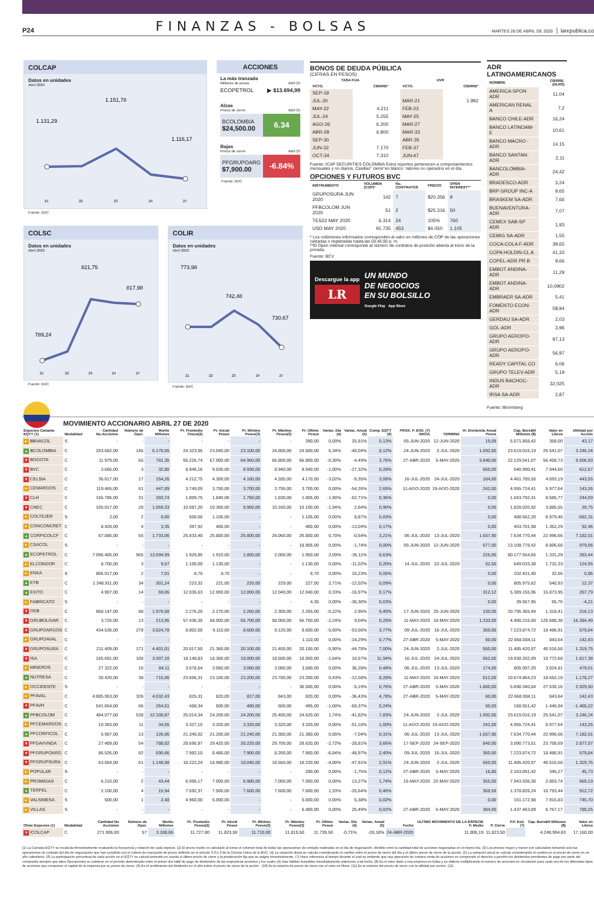P24 FINANZAS - BOLSAS MARTES 28 DE ABRIL DE 2020 larepublica.co
COLCAP
Datos en unidades
Abril 2020
1.131,29
1.151,78
1.116,17
21
22
23
24
27
Fuente: BVC
ACCIONES
La más tranzada
Millones de pesos Abril 25
ECOPETROL ▶ $13.694,99
Alzas
Precio de cierre Abril 25
BCOLOMBIA
$24,500.00
6.34
Bajas
Precio de cierre Abril 25
PFGRUPOARG
$7,900.00
-6.84%
Fuente: BVC
COLSC
Datos en unidades
Abril 2020
789,24
821,75
817,98
21
22
23
24
27
Fuente: BVC
COLIR
Datos en unidades
Abril 2020
773,98
742,48
730,67
21
22
23
24
27
Fuente: BVC
BONOS DE DEUDA PÚBLICA
(CIFRAS EN PESOS)
| TASA FIJA | | | UVR | |
| --- | --- | --- | --- | --- |
| VCTO. | CIERRE* | | VCTO. | CIERRE* |
| SEP-19 | | | | |
| JUL-20 | | | MAR-21 | 1.992 |
| MAY-22 | 4.211 | | FEB-23 | |
| JUL-24 | 5.255 | | MAY-25 | |
| AGO-26 | 6.200 | | MAR-27 | |
| ABR-28 | 6.800 | | MAR-33 | |
| SEP-30 | | | ABR-35 | |
| JUN-32 | 7.170 | | FEB-37 | |
| OCT-34 | 7.310 | | JUN-47 | |
Fuente: ICAP SECURITIES COLOMBIA Estos reportes pertenecen a comportamientos mensuales y no diarios. Casillas" cierre"en blanco: Valores no operados en el día.
OPCIONES Y FUTUROS BVC
| INSTRUMENTO | VOLUMEN (COP)* | No. CONTRATOS | PRECIO | OPEN INTEREST** |
| --- | --- | --- | --- | --- |
| GRUPOSURA JUN 2020 | 142 | 7 | $20.356 | 9 |
| PFBCOLOM JUN 2020 | 51 | 2 | $25.316 | 50 |
| TES22 MAY 2020 | 6.314 | 24 | 105% | 760 |
| USD MAY 2020 | 91.735 | 453 | $4.050 | 1.105 |
* Los volúmenes informados corresponden al valor en millones de COP de las operaciones calzadas o registradas hasta las 03:45:00 p. m.
**El Open Interest corresponde al número de contratos de posición abierta al inicio de la jornada.
Fuente: BCV
Descargue la app
LR
UN MUNDO
DE NEGOCIOS
EN SU BOLSILLO
Google Play App Store
ADR LATINOAMERICANOS
| NOMBRE | CIERRE. (DLRS) |
| --- | --- |
| AMERICA-SPON ADR | 11,04 |
| AMERICAN RENAL A | 7,2 |
| BANCO CHILE-ADR | 16,24 |
| BANCO LATINOAM-E | 10,61 |
| BANCO MACRO -ADR | 14,15 |
| BANCO SANTAN-ADR | 2,11 |
| BANCOLOMBIA-ADR | 24,42 |
| BRADESCO-ADR | 3,24 |
| BRP GROUP INC-A | 9,65 |
| BRASKEM SA-ADR | 7,66 |
| BUENAVENTURA-ADR | 7,07 |
| CEMEX SAB-SP ADR | 1,93 |
| CEMIG SA-ADR | 1,55 |
| COCA-COLA F-ADR | 39,65 |
| COPA HOLDIN-CL A | 41,33 |
| COPEL-ADR PR B | 9,66 |
| EMBOT ANDINA-ADR | 11,29 |
| EMBOT ANDINA-ADR | 10,0902 |
| EMBRAER SA-ADR | 5,41 |
| FOMENTO ECON-ADR | 58,94 |
| GERDAU SA-ADR | 2,03 |
| GOL-ADR | 3,96 |
| GRUPO AEROPO-ADR | 97,13 |
| GRUPO AEROPO-ADR | 56,97 |
| READY CAPITAL CO | 6,06 |
| GRUPO TELEV-ADR | 5,19 |
| INDUS BACHOC-ADR | 32,025 |
| IRSA SA-ADR | 2,87 |
Fuente: Bloomberg
MOVIMIENTO ACCIONARIO ABRIL 27 DE 2020
| Especies Canasta EQTY (1) | Modalidad | Cantidad No.Acciones | Número de Oper. | Monto Millones | Pr. Promedio Pesos(2) | Pr. Inicial Pesos | Pr. Mínimo Pesos(3) | Pr. Máximo Pesos(3) | Pr. Último Pesos | Variac. Día (4) | Variac. Anual (5) | Comp. EQTY (6) | PROX. P. EXD. (7) INICIA | TERMINA | Vr. Dividendo Anual Pesos | Cap. Bursátil Millones (8) | Valor en Libros | Utilidad por Acción |
| --- | --- | --- | --- | --- | --- | --- | --- | --- | --- | --- | --- | --- | --- | --- | --- | --- | --- | --- |
| ► BBVACOL | S | - | - | - | - | - | - | - | 390,00 | 0,00% | 25,81% | 0,13% | 05-JUN-2020 | 12-JUN-2020 | 19,09 | 5.571.858,42 | 308,00 | 43,17 |
| ▲ BCOLOMBIA | C | 253.682,00 | 146 | 6.170,55 | 24.323,95 | 23.040,00 | 23.100,00 | 24.800,00 | 24.500,00 | 6,34% | -40,04% | 8,12% | 24-JUN-2020 | 2-JUL-2020 | 1.092,00 | 23.619.016,19 | 25.541,07 | 3.246,24 |
| ▼ BOGOTA | C | 11.979,00 | 65 | 781,35 | 65.226,74 | 67.000,00 | 64.960,00 | 66.800,00 | 66.800,00 | -0,30% | -4,49% | 3,76% | 27-ABR-2020 | 5-MAY-2020 | 3.840,00 | 22.129.541,07 | 56.458,73 | 9.506,83 |
| ▼ BVC | C | 3.666,00 | 3 | 32,80 | 8.946,16 | 9.030,00 | 8.930,00 | 8.940,00 | 8.940,00 | -1,00% | -27,32% | 0,28% | | | 550,00 | 540.990,41 | 7.944,60 | 612,67 |
| ▼ CELSIA | C | 36.617,00 | 17 | 154,26 | 4.212,75 | 4.300,00 | 4.160,00 | 4.285,00 | 4.170,00 | -3,02% | -9,35% | 3,08% | 16-JUL-2020 | 24-JUL-2020 | 184,00 | 4.461.785,55 | 4.693,19 | 443,55 |
| ► CEMARGOS | C | 119.465,00 | 61 | 447,89 | 3.749,09 | 3.700,00 | 3.700,00 | 3.795,00 | 3.700,00 | 0,00% | -54,26% | 2,65% | 11-AGO-2020 | 19-AGO-2020 | 242,00 | 4.955.724,41 | 5.977,64 | 143,26 |
| ▼ CLH | C | 156.786,00 | 31 | 283,74 | 1.809,75 | 1.840,00 | 1.760,00 | 1.830,00 | 1.805,00 | -1,90% | -62,71% | 0,36% | | | 0,00 | 1.043.792,41 | 8.585,77 | 244,09 |
| ▼ CNEC | C | 105.017,00 | 28 | 1.059,33 | 10.087,20 | 10.300,00 | 9.950,00 | 10.160,00 | 10.100,00 | -1,94% | 2,64% | 0,90% | | | 0,00 | 1.828.020,92 | 3.885,55 | 39,75 |
| ► COLTEJER | S | 2,00 | 2 | 0,00 | 500,00 | 1.105,00 | - | - | 1.105,00 | 0,00% | 8,87% | 0,03% | | | 0,00 | 488.562,20 | 6.979,46 | -582,31 |
| ► CONCONCRET | C | 8.428,00 | 4 | 3,35 | 397,92 | 400,00 | - | - | 400,00 | 0,00% | -13,04% | 0,17% | | | 0,00 | 453.701,98 | 1.352,29 | 92,46 |
| ▲ CORFICOLCF | C | 67.086,00 | 55 | 1.733,06 | 25.833,40 | 25.800,00 | 25.800,00 | 26.060,00 | 26.000,00 | 0,78% | -0,54% | 3,21% | 06-JUL-2020 | 13-JUL-2020 | 1.657,90 | 7.634.770,44 | 22.996,66 | 7.182,01 |
| ► CSACOL | S | - | - | - | - | - | - | - | 18.905,00 | 0,00% | -1,74% | 0,00% | 05-JUN-2020 | 12-JUN-2020 | 577,00 | 13.108.778,42 | 8.806,68 | 979,06 |
| ▲ ECOPETROL | C | 7.096.405,00 | 565 | 13.694,99 | 1.929,85 | 1.910,00 | 1.850,00 | 2.000,00 | 1.950,00 | 2,09% | -35,11% | 8,63% | | | 225,00 | 80.177.554,65 | 1.331,29 | 283,44 |
| ► ELCONDOR | C | 8.700,00 | 3 | 9,57 | 1.100,00 | 1.130,00 | - | - | 1.130,00 | 0,00% | -11,02% | 0,20% | 14-JUL-2020 | 22-JUL-2020 | 52,50 | 649.033,38 | 1.732,33 | 124,95 |
| ► ENKA | S | 806.017,00 | 2 | 7,01 | 8,70 | 8,70 | - | - | 8,70 | 0,00% | 15,23% | 0,05% | | | 0,00 | 102.431,40 | 32,56 | 0,86 |
| ▲ ETB | C | 1.348.911,00 | 34 | 301,24 | 223,32 | 221,00 | 220,00 | 229,00 | 227,00 | 2,71% | -12,02% | 0,09% | | | 0,00 | 805.975,62 | 540,93 | 12,37 |
| ▲ EXITO | C | 4.907,00 | 14 | 59,06 | 12.035,63 | 12.000,00 | 12.000,00 | 12.040,00 | 12.040,00 | 0,33% | -16,97% | 0,17% | | | 312,12 | 5.389.155,96 | 15.873,95 | 267,79 |
| ► FABRICATO | S | - | - | - | - | - | - | - | 4,30 | 0,00% | -36,30% | 0,03% | | | 0,00 | 39.567,95 | 55,76 | -4,21 |
| ▼ GEB | C | 868.147,00 | 88 | 1.976,08 | 2.276,20 | 2.270,00 | 2.260,00 | 2.300,00 | 2.265,00 | -0,22% | 2,95% | 9,40% | 17-JUN-2020 | 25-JUN-2020 | 130,00 | 20.795.365,94 | 1.318,41 | 216,13 |
| ▼ GRUBOLIVAR | C | 3.725,00 | 13 | 213,95 | 57.436,35 | 58.000,00 | 56.700,00 | 58.000,00 | 56.700,00 | -2,24% | 9,04% | 0,25% | 11-MAY-2020 | 18-MAY-2020 | 1.333,00 | 4.480.216,50 | 125.688,38 | 16.384,49 |
| ▼ GRUPOARGOS | C | 434.536,00 | 278 | 3.824,78 | 8.802,00 | 9.110,00 | 8.600,00 | 9.120,00 | 8.600,00 | -5,60% | -53,56% | 3,77% | 09-JUL-2020 | 16-JUL-2020 | 350,00 | 7.223.874,72 | 18.486,91 | 579,84 |
| ► GRUPOAVAL | C | - | - | - | - | - | - | - | 1.110,00 | 0,00% | -14,29% | 0,77% | 27-ABR-2020 | 5-MAY-2020 | 60,00 | 22.668.084,11 | 843,64 | 142,43 |
| ▼ GRUPOSURA | C | 211.409,00 | 171 | 4.401,01 | 20.817,50 | 21.360,00 | 20.100,00 | 21.400,00 | 20.100,00 | -5,90% | -44,78% | 7,00% | 24-JUN-2020 | 2-JUL-2020 | 550,00 | 11.485.420,97 | 40.516,58 | 1.319,75 |
| ▼ ISA | C | 165.691,00 | 100 | 3.007,10 | 18.148,83 | 18.300,00 | 18.000,00 | 18.500,00 | 18.000,00 | -1,64% | 10,57% | 11,94% | 16-JUL-2020 | 24-JUL-2020 | 552,00 | 19.938.202,09 | 10.772,68 | 1.617,38 |
| ► MINEROS | C | 27.322,00 | 10 | 84,11 | 3.078,54 | 3.080,00 | 3.080,00 | 3.080,00 | 3.080,00 | 0,00% | 36,28% | 0,48% | 06-JUL-2020 | 13-JUL-2020 | 174,00 | 805.997,20 | 3.024,81 | 479,01 |
| ▲ NUTRESA | C | 30.420,00 | 38 | 715,06 | 23.506,31 | 23.100,00 | 23.200,00 | 23.780,00 | 23.200,00 | 0,43% | -12,58% | 8,28% | 11-MAY-2020 | 18-MAY-2020 | 612,00 | 10.674.864,23 | 18.652,18 | 1.178,27 |
| ► OCCIDENTE | S | - | - | - | - | - | - | - | 36.500,00 | 0,00% | -5,19% | 0,76% | 27-ABR-2020 | 5-MAY-2020 | 1.860,00 | 5.690.340,84 | 27.535,16 | 2.929,50 |
| ► PFAVAL | C | 4.885.953,00 | 326 | 4.032,43 | 825,31 | 820,00 | 817,00 | 843,00 | 820,00 | 0,00% | -36,43% | 4,78% | 27-ABR-2020 | 5-MAY-2020 | 60,00 | 22.668.084,11 | 843,64 | 142,43 |
| ▼ PFAVH | C | 541.654,00 | 66 | 264,51 | 488,34 | 500,00 | 480,00 | 500,00 | 495,00 | -1,00% | -68,37% | 0,24% | | | 50,00 | 168.551,42 | 1.446,94 | -1.465,22 |
| ▲ PFBCOLOM | C | 484.077,00 | 538 | 12.108,87 | 25.014,34 | 24.200,00 | 24.200,00 | 25.400,00 | 24.620,00 | 1,74% | -41,82% | 7,83% | 24-JUN-2020 | 2-JUL-2020 | 1.092,00 | 23.619.016,19 | 25.541,07 | 3.246,24 |
| ► PFCEMARGOS | C | 10.383,00 | 11 | 34,55 | 3.327,15 | 3.320,00 | 3.320,00 | 3.320,00 | 3.320,00 | 0,00% | -51,18% | 1,00% | 11-AGO-2020 | 19-AGO-2020 | 242,00 | 4.955.724,41 | 5.977,64 | 143,26 |
| ▲ PFCORFICOL | C | 5.907,00 | 13 | 126,06 | 21.340,02 | 21.200,00 | 21.240,00 | 21.380,00 | 21.380,00 | 0,85% | -7,04% | 0,31% | 06-JUL-2020 | 13-JUL-2020 | 1.657,90 | 7.634.770,44 | 22.996,66 | 7.182,01 |
| ▼ PFDAVVNDA | C | 27.489,00 | 54 | 788,82 | 28.695,97 | 29.420,00 | 28.220,00 | 29.700,00 | 28.620,00 | -2,72% | -28,81% | 3,66% | 17-SEP-2020 | 24-SEP-2020 | 840,00 | 3.090.773,51 | 23.708,69 | 2.877,57 |
| ▼ PFGRUPOARG | C | 86.526,00 | 82 | 690,66 | 7.982,10 | 8.480,00 | 7.900,00 | 8.200,00 | 7.900,00 | -6,84% | -48,97% | 2,40% | 09-JUL-2020 | 16-JUL-2020 | 350,00 | 7.223.874,72 | 18.486,91 | 579,84 |
| ▼ PFGRUPSURA | C | 63.054,00 | 61 | 1.148,98 | 18.222,24 | 18.980,00 | 18.040,00 | 18.560,00 | 18.220,00 | -4,00% | -47,91% | 2,91% | 24-JUN-2020 | 2-JUL-2020 | 550,00 | 11.485.420,97 | 40.516,58 | 1.319,75 |
| ► POPULAR | S | - | - | - | - | - | - | - | 280,00 | 0,00% | -1,75% | 0,12% | 27-ABR-2020 | 5-MAY-2020 | 16,80 | 2.163.091,42 | 345,27 | 45,73 |
| ► PROMIGAS | C | 6.210,00 | 2 | 43,44 | 6.995,17 | 7.000,00 | 6.980,00 | 7.000,00 | 7.000,00 | 0,00% | 13,27% | 1,74% | 15-MAY-2020 | 22-MAY-2020 | 355,00 | 7.943.936,30 | 2.803,74 | 669,19 |
| ▲ TERPEL | C | 2.100,00 | 4 | 15,94 | 7.592,37 | 7.500,00 | 7.600,00 | 7.600,00 | 7.600,00 | 1,33% | -25,64% | 0,46% | | | 368,59 | 1.378.826,24 | 10.793,44 | 912,72 |
| ► VALSIMESA | S | 500,00 | 1 | 2,48 | 4.960,00 | 5.000,00 | - | - | 5.000,00 | 0,00% | 6,38% | 0,02% | | | 0,00 | 161.172,98 | 7.915,83 | 745,70 |
| ► VILLAS | S | - | - | - | - | - | - | - | 6.400,00 | 0,00% | 25,49% | 0,02% | 27-ABR-2020 | 5-MAY-2020 | 384,00 | 1.437.463,89 | 6.767,17 | 780,25 |
| Otras Especies (1) | Modalidad | Cantidad No Acciones | Número de Oper. | Monto Millones | Pr. Promedio Pesos(2) | Pr. Inicial Pesos | Pr. Mínimo Pesos(3) | Pr. Máximo Pesos(3) | Pr. Último Pesos | Variac. Día (4) | Variac. Anual (5) | Fecha | ULTIMO MOVIMIENTO DE LA ESPECIE P. Medio | P. Cierre | P.P. Exd. (7) | Cap. Bursátil Millones (8) | Valor en Libros |
| --- | --- | --- | --- | --- | --- | --- | --- | --- | --- | --- | --- | --- | --- | --- | --- | --- | --- |
| ▼ ICOLCAP | C | 271.906,00 | 57 | 3.188,86 | 11.727,80 | 11.823,50 | 11.710,00 | 11.815,50 | 11.739,50 | -0,71% | -28,18% | 24-ABR-2020 | 11.806,19 | 11.823,50 | | 4.248.994,63 | 17.160,00 |
(1) La Canasta EQTY se recalcula trimestralmente evaluando la frecuencia y rotación de cada especie. (2) El precio medio es calculado al tomar el volumen total de todas las operaciones de contado realizadas en el día de negociación, dividido entre la cantidad total de acciones negociadas en el mismo día. (3) Los precios mayor y menor son calculados tomando solo las operaciones de contado del día de negociación que han cumplido con el criterio de marcación de precio definido en el artículo 3.3.5.3 de la Circular Única de la BVC. (4) La variación diaria se calcula considerando el cambio entre el precio de cierre del día y el último precio de cierre de la acción. (5) La variación anual se calcula considerando el cambio en el precio de cierre en un año calendario. (6) La participación porcentual de cada acción en el EQTY se calcula teniendo en cuenta el último precio de cierre y la ponderación fija que se asigna trimestralmente. (7) Hace referencia al tiempo durante el cual se entiende que una operación de compra venta de acciones no comprende el derecho a percibir los dividendos pendientes de pago por parte del comprador siempre que tales Operaciones se celebren en el período determinado entre el primer día hábil de pago de dividendos de las respectivas acciones y los cuatro (4) días hábiles bursátiles inmediatamente anteriores a tal fecha. (8) Es el valor dado a una empresa en bolsa y se obtiene multiplicando el numero de acciones en circulación para cada uno de los diferentes tipos de acciones que componen el capital de la empresa por su precio de cierre. (9) Es el rendimiento del dividendo en el año sobre el precio de cierre de la acción . (10) Es la relación de precio de cierre con el valor en libros. (11) Es la relacion del precio de cierre con la utilidad por acción. (12)